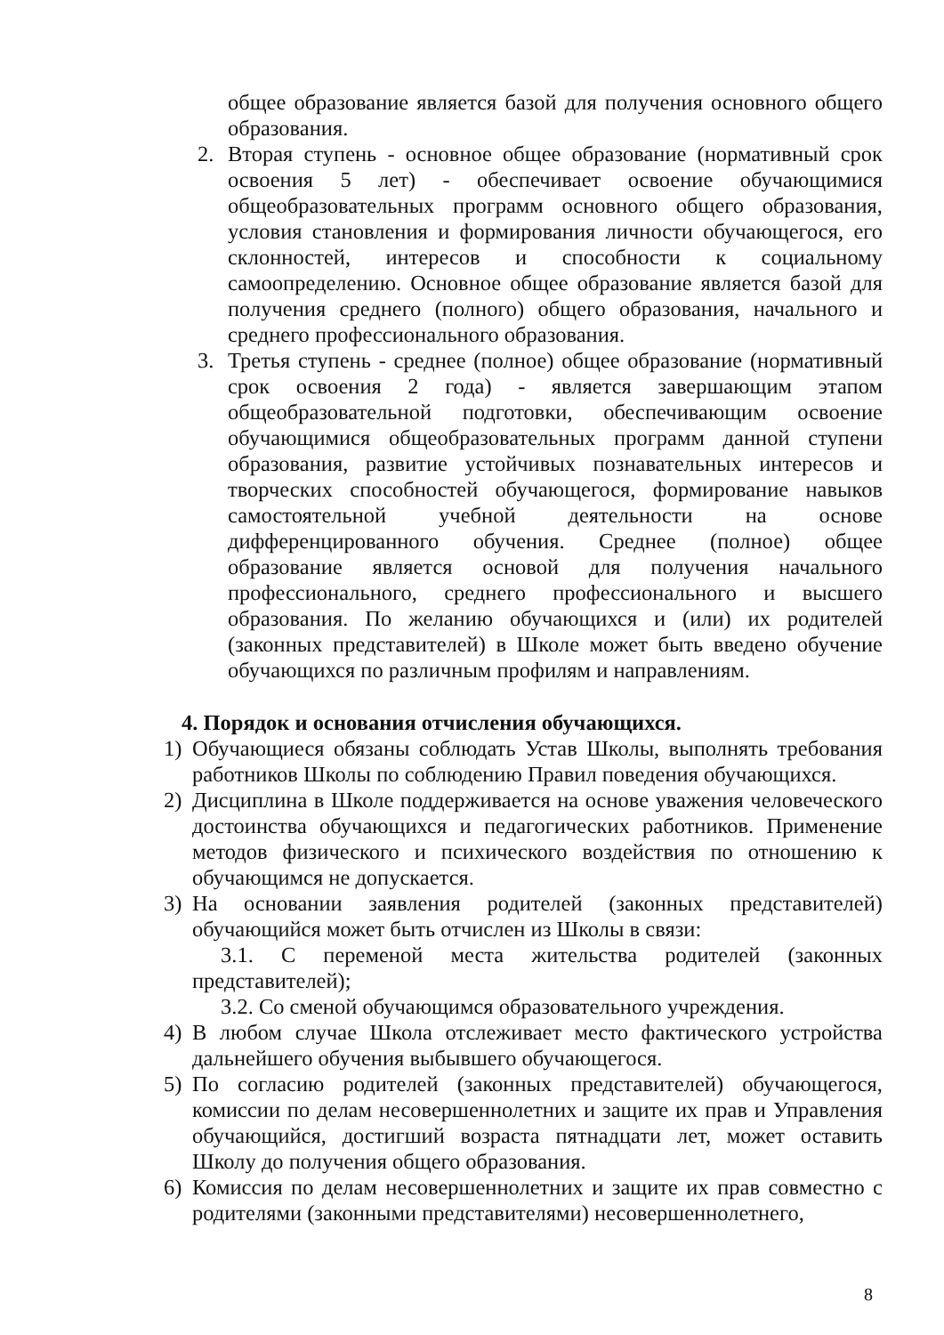общее образование является базой для получения основного общего образования.
2. Вторая ступень - основное общее образование (нормативный срок освоения 5 лет) - обеспечивает освоение обучающимися общеобразовательных программ основного общего образования, условия становления и формирования личности обучающегося, его склонностей, интересов и способности к социальному самоопределению. Основное общее образование является базой для получения среднего (полного) общего образования, начального и среднего профессионального образования.
3. Третья ступень - среднее (полное) общее образование (нормативный срок освоения 2 года) - является завершающим этапом общеобразовательной подготовки, обеспечивающим освоение обучающимися общеобразовательных программ данной ступени образования, развитие устойчивых познавательных интересов и творческих способностей обучающегося, формирование навыков самостоятельной учебной деятельности на основе дифференцированного обучения. Среднее (полное) общее образование является основой для получения начального профессионального, среднего профессионального и высшего образования. По желанию обучающихся и (или) их родителей (законных представителей) в Школе может быть введено обучение обучающихся по различным профилям и направлениям.
4. Порядок и основания отчисления обучающихся.
1) Обучающиеся обязаны соблюдать Устав Школы, выполнять требования работников Школы по соблюдению Правил поведения обучающихся.
2) Дисциплина в Школе поддерживается на основе уважения человеческого достоинства обучающихся и педагогических работников. Применение методов физического и психического воздействия по отношению к обучающимся не допускается.
3) На основании заявления родителей (законных представителей) обучающийся может быть отчислен из Школы в связи:
3.1. С переменой места жительства родителей (законных представителей);
3.2. Со сменой обучающимся образовательного учреждения.
4) В любом случае Школа отслеживает место фактического устройства дальнейшего обучения выбывшего обучающегося.
5) По согласию родителей (законных представителей) обучающегося, комиссии по делам несовершеннолетних и защите их прав и Управления обучающийся, достигший возраста пятнадцати лет, может оставить Школу до получения общего образования.
6) Комиссия по делам несовершеннолетних и защите их прав совместно с родителями (законными представителями) несовершеннолетнего,
8